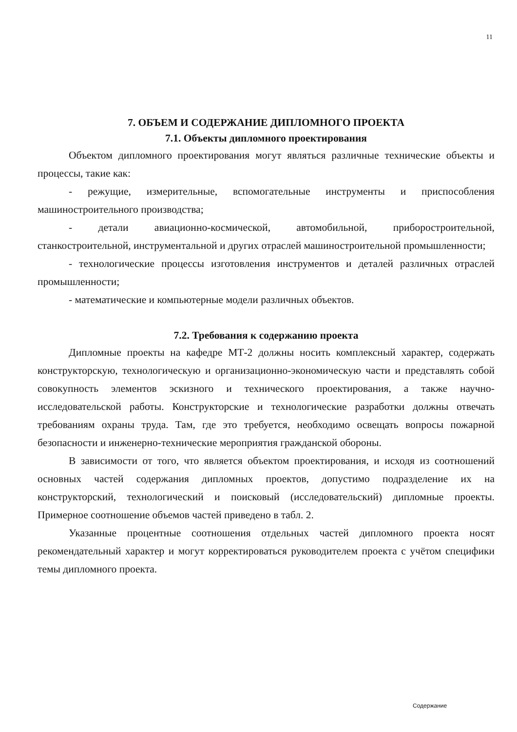11
7. ОБЪЕМ И СОДЕРЖАНИЕ ДИПЛОМНОГО ПРОЕКТА
7.1. Объекты дипломного проектирования
Объектом дипломного проектирования могут являться различные технические объекты и процессы, такие как:
- режущие, измерительные, вспомогательные инструменты и приспособления машиностроительного производства;
- детали авиационно-космической, автомобильной, приборостроительной, станкостроительной, инструментальной и других отраслей машиностроительной промышленности;
- технологические процессы изготовления инструментов и деталей различных отраслей промышленности;
- математические и компьютерные модели различных объектов.
7.2. Требования к содержанию проекта
Дипломные проекты на кафедре МТ-2 должны носить комплексный характер, содержать конструкторскую, технологическую и организационно-экономическую части и представлять собой совокупность элементов эскизного и технического проектирования, а также научно-исследовательской работы. Конструкторские и технологические разработки должны отвечать требованиям охраны труда. Там, где это требуется, необходимо освещать вопросы пожарной безопасности и инженерно-технические мероприятия гражданской обороны.
В зависимости от того, что является объектом проектирования, и исходя из соотношений основных частей содержания дипломных проектов, допустимо подразделение их на конструкторский, технологический и поисковый (исследовательский) дипломные проекты. Примерное соотношение объемов частей приведено в табл. 2.
Указанные процентные соотношения отдельных частей дипломного проекта носят рекомендательный характер и могут корректироваться руководителем проекта с учётом специфики темы дипломного проекта.
Содержание